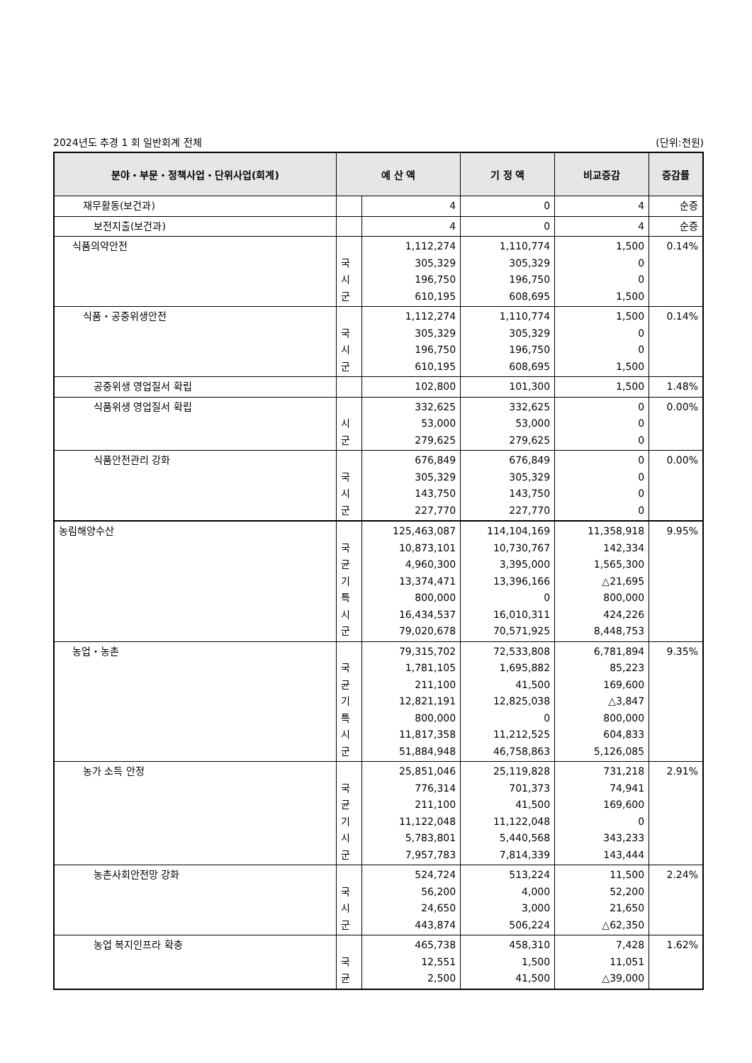2024년도 추경 1 회 일반회계 전체 (단위:천원)
| 분야・부문・정책사업・단위사업(회계) | 예 산 액 | | 기 정 액 | 비교증감 | 증감률 |
| --- | --- | --- | --- | --- | --- |
| 재무활동(보건과) | | 4 | 0 | 4 | 순증 |
| 보전지출(보건과) | | 4 | 0 | 4 | 순증 |
| 식품의약안전 | 국 시 군 | 1,112,274 305,329 196,750 610,195 | 1,110,774 305,329 196,750 608,695 | 1,500 0 0 1,500 | 0.14% |
| 식품・공중위생안전 | 국 시 군 | 1,112,274 305,329 196,750 610,195 | 1,110,774 305,329 196,750 608,695 | 1,500 0 0 1,500 | 0.14% |
| 공중위생 영업질서 확립 | | 102,800 | 101,300 | 1,500 | 1.48% |
| 식품위생 영업질서 확립 | 시 군 | 332,625 53,000 279,625 | 332,625 53,000 279,625 | 0 0 0 | 0.00% |
| 식품안전관리 강화 | 국 시 군 | 676,849 305,329 143,750 227,770 | 676,849 305,329 143,750 227,770 | 0 0 0 0 | 0.00% |
| 농림해양수산 | 국 균 기 특 시 군 | 125,463,087 10,873,101 4,960,300 13,374,471 800,000 16,434,537 79,020,678 | 114,104,169 10,730,767 3,395,000 13,396,166 0 16,010,311 70,571,925 | 11,358,918 142,334 1,565,300 △21,695 800,000 424,226 8,448,753 | 9.95% |
| 농업・농촌 | 국 균 기 특 시 군 | 79,315,702 1,781,105 211,100 12,821,191 800,000 11,817,358 51,884,948 | 72,533,808 1,695,882 41,500 12,825,038 0 11,212,525 46,758,863 | 6,781,894 85,223 169,600 △3,847 800,000 604,833 5,126,085 | 9.35% |
| 농가 소득 안정 | 국 균 기 시 군 | 25,851,046 776,314 211,100 11,122,048 5,783,801 7,957,783 | 25,119,828 701,373 41,500 11,122,048 5,440,568 7,814,339 | 731,218 74,941 169,600 0 343,233 143,444 | 2.91% |
| 농촌사회안전망 강화 | 국 시 군 | 524,724 56,200 24,650 443,874 | 513,224 4,000 3,000 506,224 | 11,500 52,200 21,650 △62,350 | 2.24% |
| 농업 복지인프라 확충 | 국 균 | 465,738 12,551 2,500 | 458,310 1,500 41,500 | 7,428 11,051 △39,000 | 1.62% |